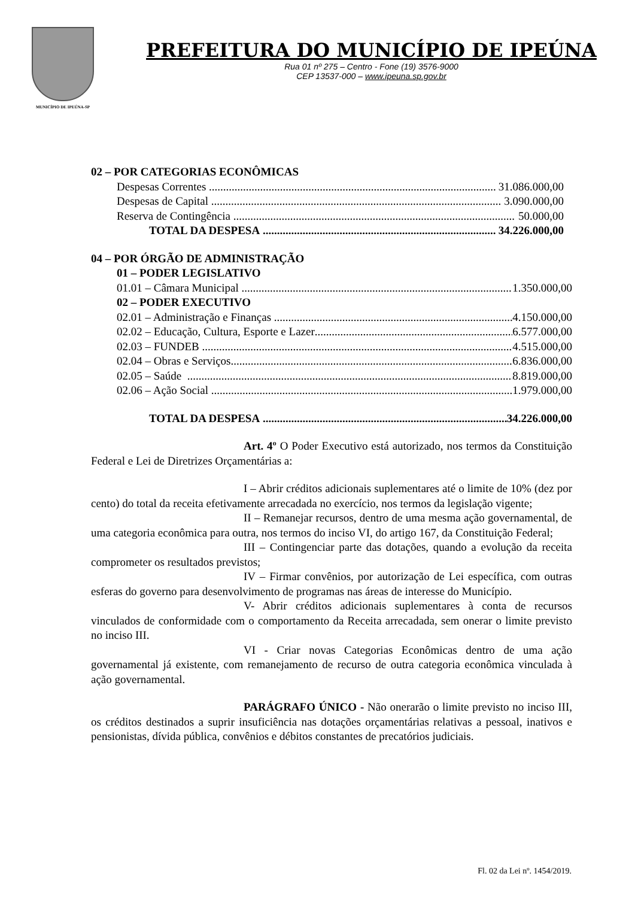MUNICÍPIO DE IPEÚNA-SP
PREFEITURA DO MUNICÍPIO DE IPEÚNA
Rua 01 nº 275 – Centro - Fone (19) 3576-9000
CEP 13537-000 – www.ipeuna.sp.gov.br
02 – POR CATEGORIAS ECONÔMICAS
Despesas Correntes 31.086.000,00
Despesas de Capital 3.090.000,00
Reserva de Contingência 50.000,00
TOTAL DA DESPESA 34.226.000,00
04 – POR ÓRGÃO DE ADMINISTRAÇÃO
01 – PODER LEGISLATIVO
01.01 – Câmara Municipal 1.350.000,00
02 – PODER EXECUTIVO
02.01 – Administração e Finanças 4.150.000,00
02.02 – Educação, Cultura, Esporte e Lazer 6.577.000,00
02.03 – FUNDEB 4.515.000,00
02.04 – Obras e Serviços 6.836.000,00
02.05 – Saúde 8.819.000,00
02.06 – Ação Social 1.979.000,00
TOTAL DA DESPESA 34.226.000,00
Art. 4º O Poder Executivo está autorizado, nos termos da Constituição Federal e Lei de Diretrizes Orçamentárias a:
I – Abrir créditos adicionais suplementares até o limite de 10% (dez por cento) do total da receita efetivamente arrecadada no exercício, nos termos da legislação vigente;
II – Remanejar recursos, dentro de uma mesma ação governamental, de uma categoria econômica para outra, nos termos do inciso VI, do artigo 167, da Constituição Federal;
III – Contingenciar parte das dotações, quando a evolução da receita comprometer os resultados previstos;
IV – Firmar convênios, por autorização de Lei específica, com outras esferas do governo para desenvolvimento de programas nas áreas de interesse do Município.
V- Abrir créditos adicionais suplementares à conta de recursos vinculados de conformidade com o comportamento da Receita arrecadada, sem onerar o limite previsto no inciso III.
VI - Criar novas Categorias Econômicas dentro de uma ação governamental já existente, com remanejamento de recurso de outra categoria econômica vinculada à ação governamental.
PARÁGRAFO ÚNICO - Não onerarão o limite previsto no inciso III, os créditos destinados a suprir insuficiência nas dotações orçamentárias relativas a pessoal, inativos e pensionistas, dívida pública, convênios e débitos constantes de precatórios judiciais.
Fl. 02 da Lei nº. 1454/2019.